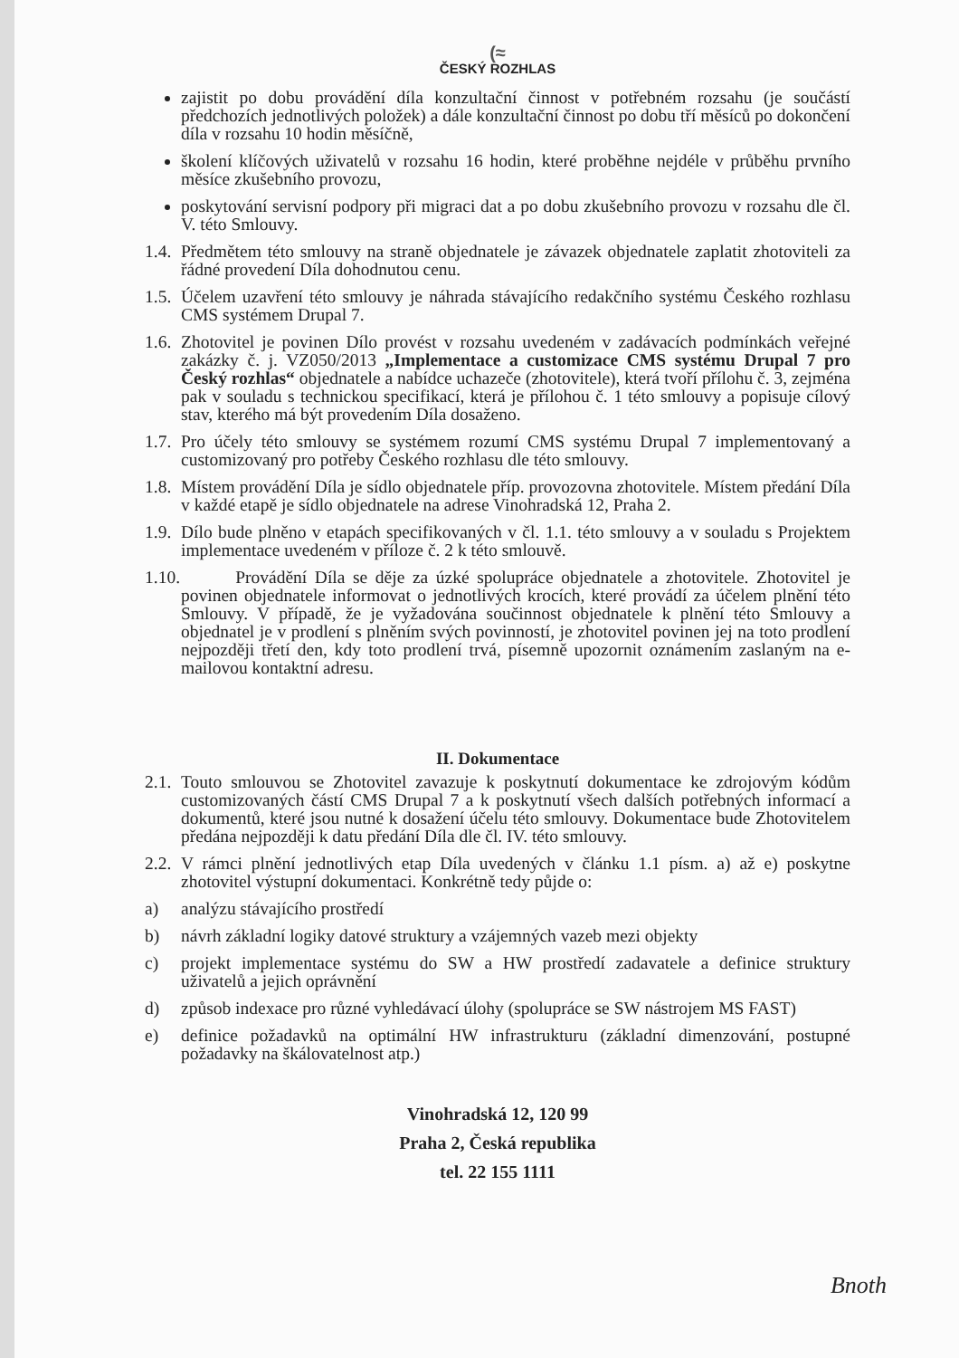(≈
ČESKÝ ROZHLAS
zajistit po dobu provádění díla konzultační činnost v potřebném rozsahu (je součástí předchozích jednotlivých položek) a dále konzultační činnost po dobu tří měsíců po dokončení díla v rozsahu 10 hodin měsíčně,
školení klíčových uživatelů v rozsahu 16 hodin, které proběhne nejdéle v průběhu prvního měsíce zkušebního provozu,
poskytování servisní podpory při migraci dat a po dobu zkušebního provozu v rozsahu dle čl. V. této Smlouvy.
1.4.
Předmětem této smlouvy na straně objednatele je závazek objednatele zaplatit zhotoviteli za řádné provedení Díla dohodnutou cenu.
1.5.
Účelem uzavření této smlouvy je náhrada stávajícího redakčního systému Českého rozhlasu CMS systémem Drupal 7.
1.6.
Zhotovitel je povinen Dílo provést v rozsahu uvedeném v zadávacích podmínkách veřejné zakázky č. j. VZ050/2013 „Implementace a customizace CMS systému Drupal 7 pro Český rozhlas“ objednatele a nabídce uchazeče (zhotovitele), která tvoří přílohu č. 3, zejména pak v souladu s technickou specifikací, která je přílohou č. 1 této smlouvy a popisuje cílový stav, kterého má být provedením Díla dosaženo.
1.7.
Pro účely této smlouvy se systémem rozumí CMS systému Drupal 7 implementovaný a customizovaný pro potřeby Českého rozhlasu dle této smlouvy.
1.8.
Místem provádění Díla je sídlo objednatele příp. provozovna zhotovitele. Místem předání Díla v každé etapě je sídlo objednatele na adrese Vinohradská 12, Praha 2.
1.9.
Dílo bude plněno v etapách specifikovaných v čl. 1.1. této smlouvy a v souladu s Projektem implementace uvedeném v příloze č. 2 k této smlouvě.
1.10.
Provádění Díla se děje za úzké spolupráce objednatele a zhotovitele. Zhotovitel je povinen objednatele informovat o jednotlivých krocích, které provádí za účelem plnění této Smlouvy. V případě, že je vyžadována součinnost objednatele k plnění této Smlouvy a objednatel je v prodlení s plněním svých povinností, je zhotovitel povinen jej na toto prodlení nejpozději třetí den, kdy toto prodlení trvá, písemně upozornit oznámením zaslaným na e-mailovou kontaktní adresu.
II. Dokumentace
2.1.
Touto smlouvou se Zhotovitel zavazuje k poskytnutí dokumentace ke zdrojovým kódům customizovaných částí CMS Drupal 7 a k poskytnutí všech dalších potřebných informací a dokumentů, které jsou nutné k dosažení účelu této smlouvy. Dokumentace bude Zhotovitelem předána nejpozději k datu předání Díla dle čl. IV. této smlouvy.
2.2.
V rámci plnění jednotlivých etap Díla uvedených v článku 1.1 písm. a) až e) poskytne zhotovitel výstupní dokumentaci. Konkrétně tedy půjde o:
a) analýzu stávajícího prostředí
b) návrh základní logiky datové struktury a vzájemných vazeb mezi objekty
c) projekt implementace systému do SW a HW prostředí zadavatele a definice struktury uživatelů a jejich oprávnění
d) způsob indexace pro různé vyhledávací úlohy (spolupráce se SW nástrojem MS FAST)
e) definice požadavků na optimální HW infrastrukturu (základní dimenzování, postupné požadavky na škálovatelnost atp.)
Vinohradská 12, 120 99
Praha 2, Česká republika
tel. 22 155 1111
Bnoth